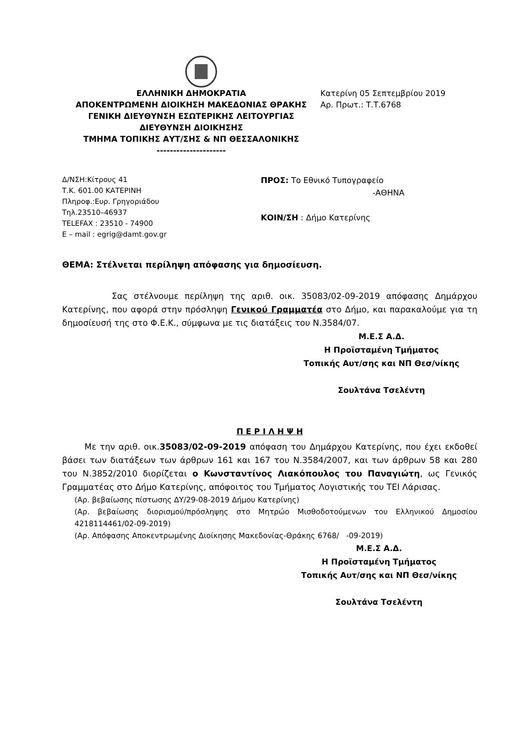ΕΛΛΗΝΙΚΗ ΔΗΜΟΚΡΑΤΙΑ
ΑΠΟΚΕΝΤΡΩΜΕΝΗ ΔΙΟΙΚΗΣΗ ΜΑΚΕΔΟΝΙΑΣ ΘΡΑΚΗΣ
ΓΕΝΙΚΗ ΔΙΕΥΘΥΝΣΗ ΕΣΩΤΕΡΙΚΗΣ ΛΕΙΤΟΥΡΓΙΑΣ
ΔΙΕΥΘΥΝΣΗ ΔΙΟΙΚΗΣΗΣ
ΤΜΗΜΑ ΤΟΠΙΚΗΣ ΑΥΤ/ΣΗΣ & ΝΠ ΘΕΣΣΑΛΟΝΙΚΗΣ
---------------------
Κατερίνη 05 Σεπτεμβρίου 2019
Αρ. Πρωτ.: Τ.Τ.6768
Δ/ΝΣΗ:Κίτρους 41
Τ.Κ. 601.00 ΚΑΤΕΡΙΝΗ
Πληροφ.:Ευρ. Γρηγοριάδου
Τηλ.23510–46937
TELEFAX : 23510 - 74900
E – mail : egrig@damt.gov.gr
ΠΡΟΣ: Το Εθνικό Τυπογραφείο
-ΑΘΗΝΑ
ΚΟΙΝ/ΣΗ : Δήμο Κατερίνης
ΘΕΜΑ: Στέλνεται περίληψη απόφασης για δημοσίευση.
Σας στέλνουμε περίληψη της αριθ. οικ. 35083/02-09-2019 απόφασης Δημάρχου Κατερίνης, που αφορά στην πρόσληψη Γενικού Γραμματέα στο Δήμο, και παρακαλούμε για τη δημοσίευσή της στο Φ.Ε.Κ., σύμφωνα με τις διατάξεις του Ν.3584/07.
Μ.Ε.Σ Α.Δ.
Η Προϊσταμένη Τμήματος
Τοπικής Αυτ/σης και ΝΠ Θεσ/νίκης
Σουλτάνα Τσελέντη
Π Ε Ρ Ι Λ Η Ψ Η
Με την αριθ. οικ.35083/02-09-2019 απόφαση του Δημάρχου Κατερίνης, που έχει εκδοθεί βάσει των διατάξεων των άρθρων 161 και 167 του Ν.3584/2007, και των άρθρων 58 και 280 του Ν.3852/2010 διορίζεται ο Κωνσταντίνος Λιακόπουλος του Παναγιώτη, ως Γενικός Γραμματέας στο Δήμο Κατερίνης, απόφοιτος του Τμήματος Λογιστικής του ΤΕΙ Λάρισας.
(Αρ. βεβαίωσης πίστωσης ΔΥ/29-08-2019 Δήμου Κατερίνης)
(Αρ. βεβαίωσης διορισμού/πρόσληψης στο Μητρώο Μισθοδοτούμενων του Ελληνικού Δημοσίου 4218114461/02-09-2019)
(Αρ. Απόφασης Αποκεντρωμένης Διοίκησης Μακεδονίας-Θράκης 6768/ -09-2019)
Μ.Ε.Σ Α.Δ.
Η Προϊσταμένη Τμήματος
Τοπικής Αυτ/σης και ΝΠ Θεσ/νίκης
Σουλτάνα Τσελέντη